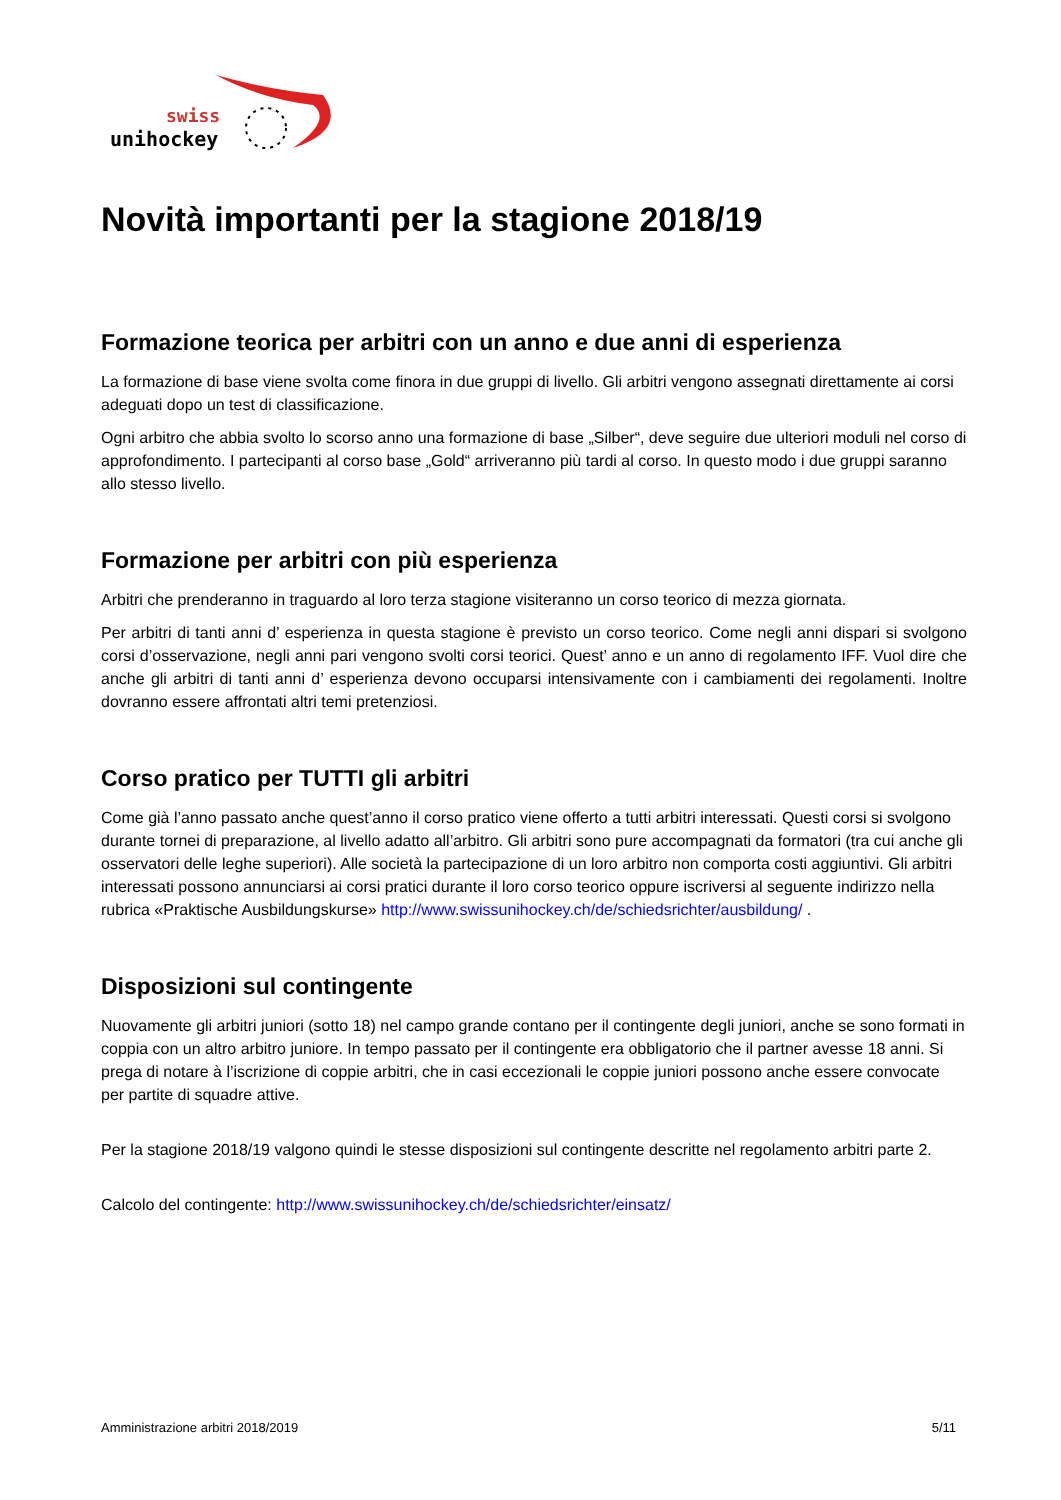swiss
unihockey
Novità importanti per la stagione 2018/19
Formazione teorica per arbitri con un anno e due anni di esperienza
La formazione di base viene svolta come finora in due gruppi di livello. Gli arbitri vengono assegnati direttamente ai corsi adeguati dopo un test di classificazione.
Ogni arbitro che abbia svolto lo scorso anno una formazione di base „Silber“, deve seguire due ulteriori moduli nel corso di approfondimento. I partecipanti al corso base „Gold“ arriveranno più tardi al corso. In questo modo i due gruppi saranno allo stesso livello.
Formazione per arbitri con più esperienza
Arbitri che prenderanno in traguardo al loro terza stagione visiteranno un corso teorico di mezza giornata.
Per arbitri di tanti anni d’ esperienza in questa stagione è previsto un corso teorico. Come negli anni dispari si svolgono corsi d’osservazione, negli anni pari vengono svolti corsi teorici. Quest’ anno e un anno di regolamento IFF. Vuol dire che anche gli arbitri di tanti anni d’ esperienza devono occuparsi intensivamente con i cambiamenti dei regolamenti. Inoltre dovranno essere affrontati altri temi pretenziosi.
Corso pratico per TUTTI gli arbitri
Come già l’anno passato anche quest’anno il corso pratico viene offerto a tutti arbitri interessati. Questi corsi si svolgono durante tornei di preparazione, al livello adatto all’arbitro. Gli arbitri sono pure accompagnati da formatori (tra cui anche gli osservatori delle leghe superiori). Alle società la partecipazione di un loro arbitro non comporta costi aggiuntivi. Gli arbitri interessati possono annunciarsi ai corsi pratici durante il loro corso teorico oppure iscriversi al seguente indirizzo nella rubrica «Praktische Ausbildungskurse» http://www.swissunihockey.ch/de/schiedsrichter/ausbildung/ .
Disposizioni sul contingente
Nuovamente gli arbitri juniori (sotto 18) nel campo grande contano per il contingente degli juniori, anche se sono formati in coppia con un altro arbitro juniore. In tempo passato per il contingente era obbligatorio che il partner avesse 18 anni. Si prega di notare à l’iscrizione di coppie arbitri, che in casi eccezionali le coppie juniori possono anche essere convocate per partite di squadre attive.
Per la stagione 2018/19 valgono quindi le stesse disposizioni sul contingente descritte nel regolamento arbitri parte 2.
Calcolo del contingente: http://www.swissunihockey.ch/de/schiedsrichter/einsatz/
Amministrazione arbitri 2018/2019 5/11